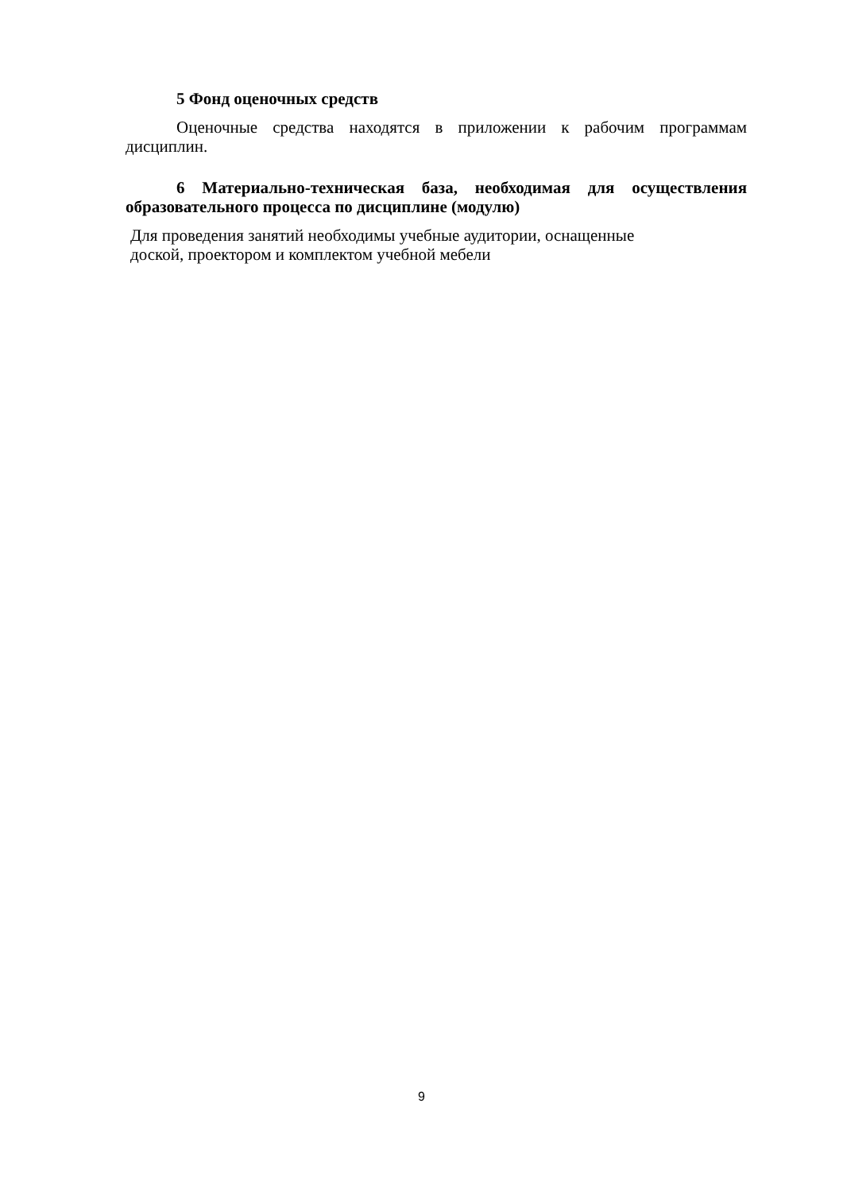5 Фонд оценочных средств
Оценочные средства находятся в приложении к рабочим программам дисциплин.
6 Материально-техническая база, необходимая для осуществления образовательного процесса по дисциплине (модулю)
Для проведения занятий необходимы учебные аудитории, оснащенные
доской, проектором и комплектом учебной мебели
9